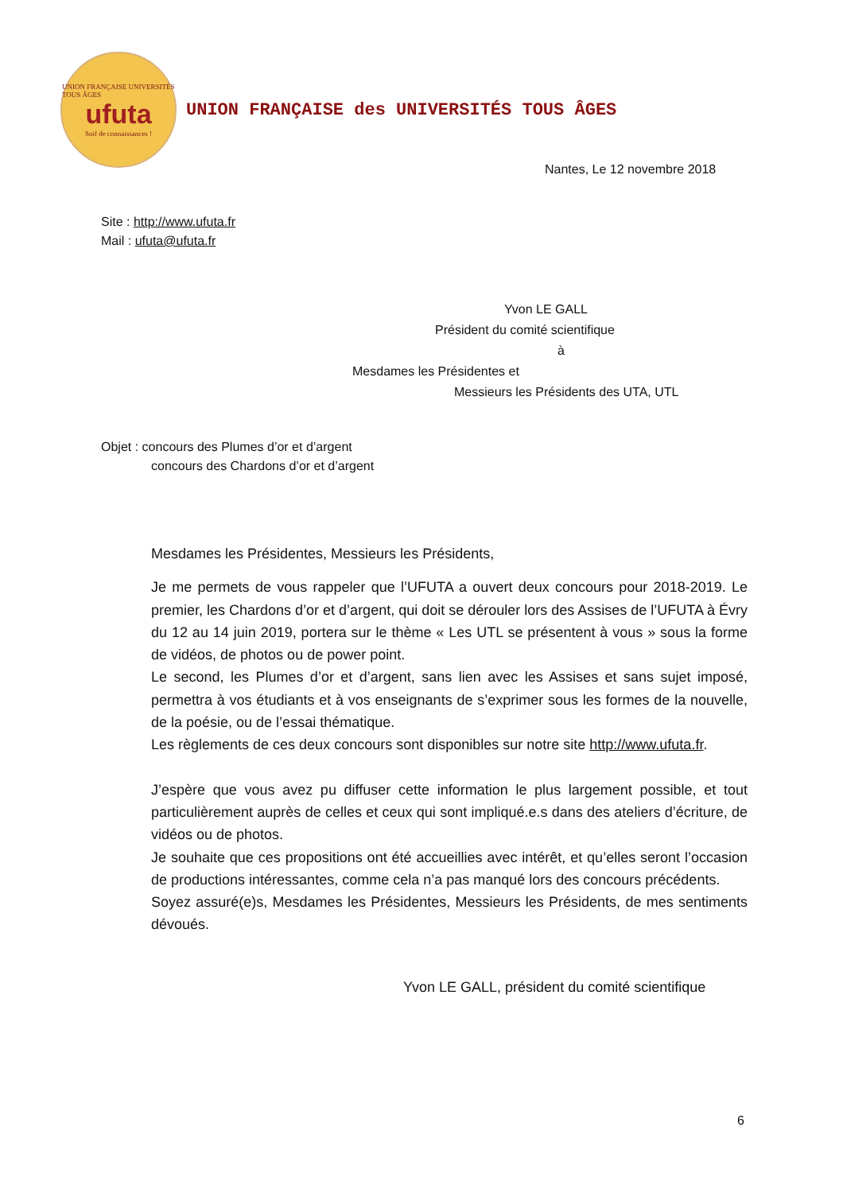UNION FRANÇAISE UNIVERSITÉS TOUS ÂGES
ufuta
Soif de connaissances !
UNION FRANÇAISE des UNIVERSITÉS TOUS ÂGES
Nantes, Le 12 novembre 2018
Site : http://www.ufuta.fr
Mail : ufuta@ufuta.fr
Yvon LE GALL
Président du comité scientifique
à
Mesdames les Présidentes et
Messieurs les Présidents des UTA, UTL
Objet : concours des Plumes d’or et d’argent
concours des Chardons d’or et d’argent
Mesdames les Présidentes, Messieurs les Présidents,
Je me permets de vous rappeler que l’UFUTA a ouvert deux concours pour 2018-2019. Le premier, les Chardons d’or et d’argent, qui doit se dérouler lors des Assises de l’UFUTA à Évry du 12 au 14 juin 2019, portera sur le thème « Les UTL se présentent à vous » sous la forme de vidéos, de photos ou de power point.
Le second, les Plumes d’or et d’argent, sans lien avec les Assises et sans sujet imposé, permettra à vos étudiants et à vos enseignants de s’exprimer sous les formes de la nouvelle, de la poésie, ou de l’essai thématique.
Les règlements de ces deux concours sont disponibles sur notre site http://www.ufuta.fr.
J’espère que vous avez pu diffuser cette information le plus largement possible, et tout particulièrement auprès de celles et ceux qui sont impliqué.e.s dans des ateliers d’écriture, de vidéos ou de photos.
Je souhaite que ces propositions ont été accueillies avec intérêt, et qu’elles seront l’occasion de productions intéressantes, comme cela n’a pas manqué lors des concours précédents.
Soyez assuré(e)s, Mesdames les Présidentes, Messieurs les Présidents, de mes sentiments dévoués.
Yvon LE GALL, président du comité scientifique
6